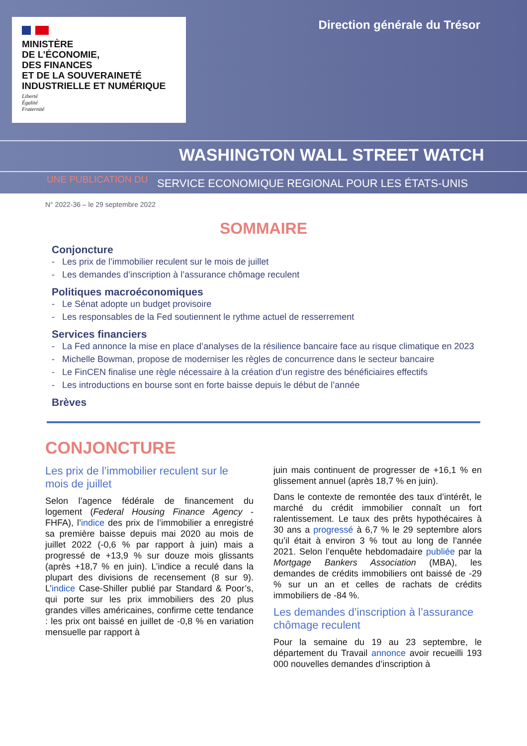MINISTÈRE
DE L’ÉCONOMIE,
DES FINANCES
ET DE LA SOUVERAINETÉ
INDUSTRIELLE ET NUMÉRIQUE
Liberté
Égalité
Fraternité
Direction générale du Trésor
WASHINGTON WALL STREET WATCH
UNE PUBLICATION DU
SERVICE ECONOMIQUE REGIONAL POUR LES ÉTATS-UNIS
N° 2022-36 – le 29 septembre 2022
SOMMAIRE
Conjoncture
- Les prix de l’immobilier reculent sur le mois de juillet
- Les demandes d’inscription à l’assurance chômage reculent
Politiques macroéconomiques
- Le Sénat adopte un budget provisoire
- Les responsables de la Fed soutiennent le rythme actuel de resserrement
Services financiers
- La Fed annonce la mise en place d’analyses de la résilience bancaire face au risque climatique en 2023
- Michelle Bowman, propose de moderniser les règles de concurrence dans le secteur bancaire
- Le FinCEN finalise une règle nécessaire à la création d’un registre des bénéficiaires effectifs
- Les introductions en bourse sont en forte baisse depuis le début de l’année
Brèves
CONJONCTURE
Les prix de l’immobilier reculent sur le mois de juillet
Selon l’agence fédérale de financement du logement (Federal Housing Finance Agency - FHFA), l’indice des prix de l’immobilier a enregistré sa première baisse depuis mai 2020 au mois de juillet 2022 (-0,6 % par rapport à juin) mais a progressé de +13,9 % sur douze mois glissants (après +18,7 % en juin). L’indice a reculé dans la plupart des divisions de recensement (8 sur 9). L’indice Case-Shiller publié par Standard & Poor’s, qui porte sur les prix immobiliers des 20 plus grandes villes américaines, confirme cette tendance : les prix ont baissé en juillet de -0,8 % en variation mensuelle par rapport à
juin mais continuent de progresser de +16,1 % en glissement annuel (après 18,7 % en juin).
Dans le contexte de remontée des taux d’intérêt, le marché du crédit immobilier connaît un fort ralentissement. Le taux des prêts hypothécaires à 30 ans a progressé à 6,7 % le 29 septembre alors qu’il était à environ 3 % tout au long de l’année 2021. Selon l’enquête hebdomadaire publiée par la Mortgage Bankers Association (MBA), les demandes de crédits immobiliers ont baissé de -29 % sur un an et celles de rachats de crédits immobiliers de -84 %.
Les demandes d’inscription à l’assurance chômage reculent
Pour la semaine du 19 au 23 septembre, le département du Travail annonce avoir recueilli 193 000 nouvelles demandes d’inscription à